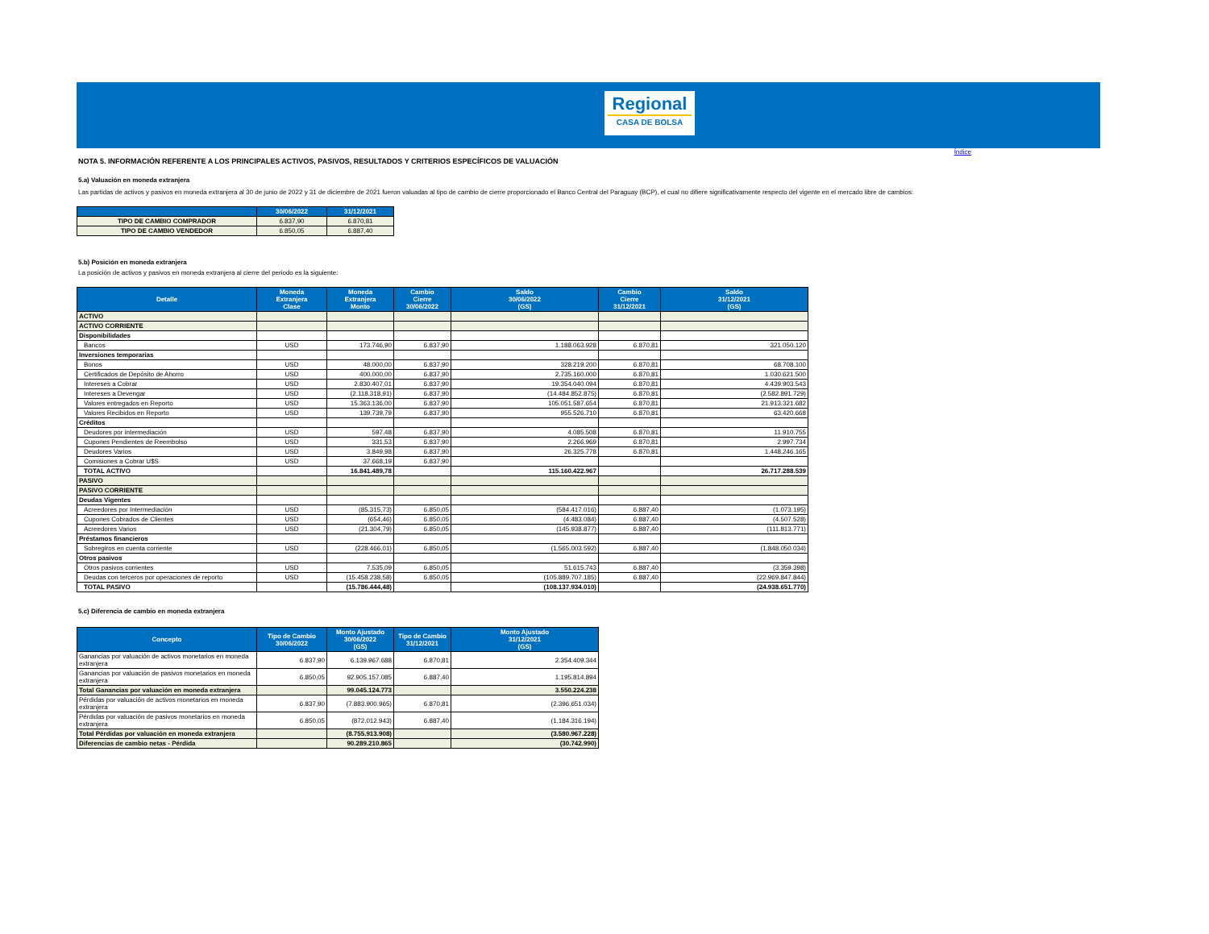Regional
CASA DE BOLSA
Índice
NOTA 5. INFORMACIÓN REFERENTE A LOS PRINCIPALES ACTIVOS, PASIVOS, RESULTADOS Y CRITERIOS ESPECÍFICOS DE VALUACIÓN
5.a) Valuación en moneda extranjera
Las partidas de activos y pasivos en moneda extranjera al 30 de junio de 2022 y 31 de diciembre de 2021 fueron valuadas al tipo de cambio de cierre proporcionado el Banco Central del Paraguay (BCP), el cual no difiere significativamente respecto del vigente en el mercado libre de cambios:
| | 30/06/2022 | 31/12/2021 |
| --- | --- | --- |
| TIPO DE CAMBIO COMPRADOR | 6.837,90 | 6.870,81 |
| TIPO DE CAMBIO VENDEDOR | 6.850,05 | 6.887,40 |
5.b) Posición en moneda extranjera
La posición de activos y pasivos en moneda extranjera al cierre del periodo es la siguiente:
| Detalle | Moneda Extranjera Clase | Moneda Extranjera Monto | Cambio Cierre 30/06/2022 | Saldo 30/06/2022 (GS) | Cambio Cierre 31/12/2021 | Saldo 31/12/2021 (GS) |
| --- | --- | --- | --- | --- | --- | --- |
| ACTIVO | | | | | | |
| ACTIVO CORRIENTE | | | | | | |
| Disponibilidades | | | | | | |
| Bancos | USD | 173.746,90 | 6.837,90 | 1.188.063.928 | 6.870,81 | 321.050.120 |
| Inversiones temporarias | | | | | | |
| Bonos | USD | 48.000,00 | 6.837,90 | 328.219.200 | 6.870,81 | 68.708.100 |
| Certificados de Depósito de Ahorro | USD | 400.000,00 | 6.837,90 | 2.735.160.000 | 6.870,81 | 1.030.621.500 |
| Intereses a Cobrar | USD | 2.830.407,01 | 6.837,90 | 19.354.040.094 | 6.870,81 | 4.439.903.543 |
| Intereses a Devengar | USD | (2.118.318,91) | 6.837,90 | (14.484.852.875) | 6.870,81 | (2.582.891.729) |
| Valores entregados en Reporto | USD | 15.363.136,00 | 6.837,90 | 105.051.587.654 | 6.870,81 | 21.913.321.682 |
| Valores Recibidos en Reporto | USD | 139.739,79 | 6.837,90 | 955.526.710 | 6.870,81 | 63.420.668 |
| Créditos | | | | | | |
| Deudores por intermediación | USD | 597,48 | 6.837,90 | 4.085.508 | 6.870,81 | 11.910.755 |
| Cupones Pendientes de Reembolso | USD | 331,53 | 6.837,90 | 2.266.969 | 6.870,81 | 2.997.734 |
| Deudores Varios | USD | 3.849,98 | 6.837,90 | 26.325.778 | 6.870,81 | 1.448.246.165 |
| Comisiones a Cobrar U$S | USD | 37.668,19 | 6.837,90 | | | |
| TOTAL ACTIVO | | 16.841.489,78 | | 115.160.422.967 | | 26.717.288.539 |
| PASIVO | | | | | | |
| PASIVO CORRIENTE | | | | | | |
| Deudas Vigentes | | | | | | |
| Acreedores por Intermediación | USD | (85.315,73) | 6.850,05 | (584.417.016) | 6.887,40 | (1.073.195) |
| Cupones Cobrados de Clientes | USD | (654,46) | 6.850,05 | (4.483.084) | 6.887,40 | (4.507.528) |
| Acreedores Varios | USD | (21.304,79) | 6.850,05 | (145.938.877) | 6.887,40 | (111.813.771) |
| Préstamos financieros | | | | | | |
| Sobregiros en cuenta corriente | USD | (228.466,01) | 6.850,05 | (1.565.003.592) | 6.887,40 | (1.848.050.034) |
| Otros pasivos | | | | | | |
| Otros pasivos corrientes | USD | 7.535,09 | 6.850,05 | 51.615.743 | 6.887,40 | (3.359.398) |
| Deudas con terceros por operaciones de reporto | USD | (15.458.238,58) | 6.850,05 | (105.889.707.185) | 6.887,40 | (22.969.847.844) |
| TOTAL PASIVO | | (15.786.444,48) | | (108.137.934.010) | | (24.938.651.770) |
5.c) Diferencia de cambio en moneda extranjera
| Concepto | Tipo de Cambio 30/06/2022 | Monto Ajustado 30/06/2022 (GS) | Tipo de Cambio 31/12/2021 | Monto Ajustado 31/12/2021 (GS) |
| --- | --- | --- | --- | --- |
| Ganancias por valuación de activos monetarios en moneda extranjera | 6.837,90 | 6.139.967.688 | 6.870,81 | 2.354.409.344 |
| Ganancias por valuación de pasivos monetarios en moneda extranjera | 6.850,05 | 92.905.157.085 | 6.887,40 | 1.195.814.894 |
| Total Ganancias por valuación en moneda extranjera | | 99.045.124.773 | | 3.550.224.238 |
| Pérdidas por valuación de activos monetarios en moneda extranjera | 6.837,90 | (7.883.900.965) | 6.870,81 | (2.396.651.034) |
| Pérdidas por valuación de pasivos monetarios en moneda extranjera | 6.850,05 | (872.012.943) | 6.887,40 | (1.184.316.194) |
| Total Pérdidas por valuación en moneda extranjera | | (8.755.913.908) | | (3.580.967.228) |
| Diferencias de cambio netas - Pérdida | | 90.289.210.865 | | (30.742.990) |